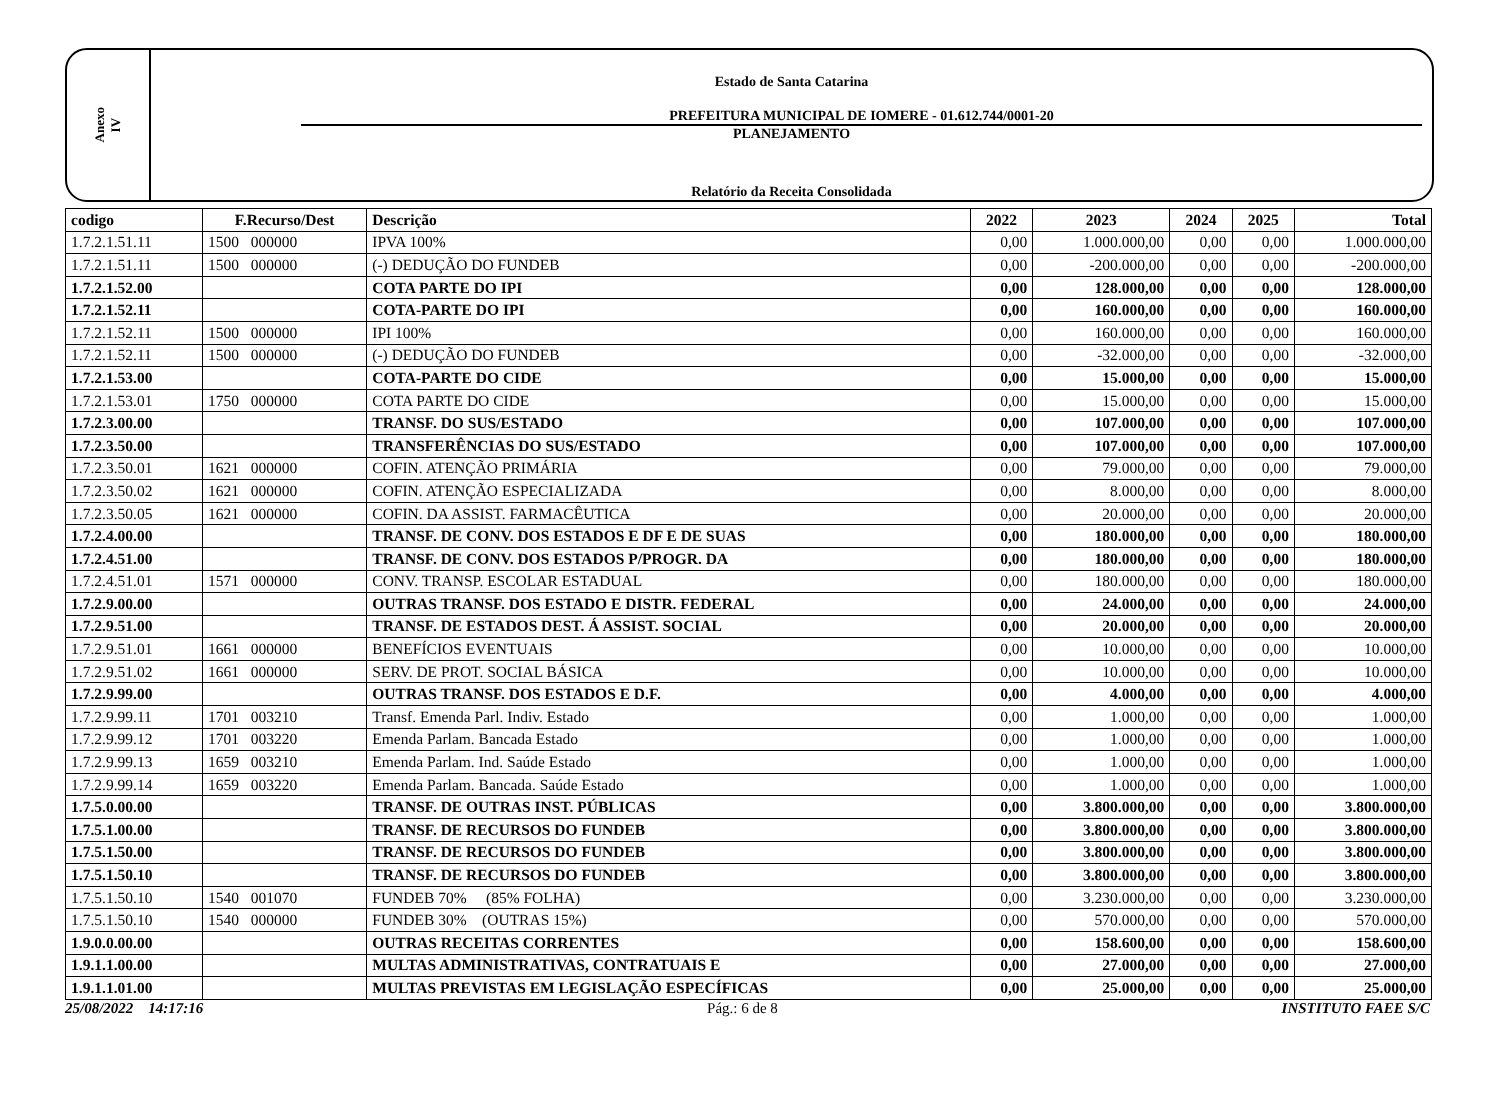Anexo
IV
Estado de Santa Catarina
PREFEITURA MUNICIPAL DE IOMERE - 01.612.744/0001-20
PLANEJAMENTO
Relatório da Receita Consolidada
| codigo | F.Recurso/Dest | Descrição | 2022 | 2023 | 2024 | 2025 | Total |
| --- | --- | --- | --- | --- | --- | --- | --- |
| 1.7.2.1.51.11 | 1500 000000 | IPVA 100% | 0,00 | 1.000.000,00 | 0,00 | 0,00 | 1.000.000,00 |
| 1.7.2.1.51.11 | 1500 000000 | (-) DEDUÇÃO DO FUNDEB | 0,00 | -200.000,00 | 0,00 | 0,00 | -200.000,00 |
| 1.7.2.1.52.00 | | COTA PARTE DO IPI | 0,00 | 128.000,00 | 0,00 | 0,00 | 128.000,00 |
| 1.7.2.1.52.11 | | COTA-PARTE DO IPI | 0,00 | 160.000,00 | 0,00 | 0,00 | 160.000,00 |
| 1.7.2.1.52.11 | 1500 000000 | IPI 100% | 0,00 | 160.000,00 | 0,00 | 0,00 | 160.000,00 |
| 1.7.2.1.52.11 | 1500 000000 | (-) DEDUÇÃO DO FUNDEB | 0,00 | -32.000,00 | 0,00 | 0,00 | -32.000,00 |
| 1.7.2.1.53.00 | | COTA-PARTE DO CIDE | 0,00 | 15.000,00 | 0,00 | 0,00 | 15.000,00 |
| 1.7.2.1.53.01 | 1750 000000 | COTA PARTE DO CIDE | 0,00 | 15.000,00 | 0,00 | 0,00 | 15.000,00 |
| 1.7.2.3.00.00 | | TRANSF. DO SUS/ESTADO | 0,00 | 107.000,00 | 0,00 | 0,00 | 107.000,00 |
| 1.7.2.3.50.00 | | TRANSFERÊNCIAS DO SUS/ESTADO | 0,00 | 107.000,00 | 0,00 | 0,00 | 107.000,00 |
| 1.7.2.3.50.01 | 1621 000000 | COFIN. ATENÇÃO PRIMÁRIA | 0,00 | 79.000,00 | 0,00 | 0,00 | 79.000,00 |
| 1.7.2.3.50.02 | 1621 000000 | COFIN. ATENÇÃO ESPECIALIZADA | 0,00 | 8.000,00 | 0,00 | 0,00 | 8.000,00 |
| 1.7.2.3.50.05 | 1621 000000 | COFIN. DA ASSIST. FARMACÊUTICA | 0,00 | 20.000,00 | 0,00 | 0,00 | 20.000,00 |
| 1.7.2.4.00.00 | | TRANSF. DE CONV. DOS ESTADOS E DF E DE SUAS | 0,00 | 180.000,00 | 0,00 | 0,00 | 180.000,00 |
| 1.7.2.4.51.00 | | TRANSF. DE CONV. DOS ESTADOS P/PROGR. DA | 0,00 | 180.000,00 | 0,00 | 0,00 | 180.000,00 |
| 1.7.2.4.51.01 | 1571 000000 | CONV. TRANSP. ESCOLAR ESTADUAL | 0,00 | 180.000,00 | 0,00 | 0,00 | 180.000,00 |
| 1.7.2.9.00.00 | | OUTRAS TRANSF. DOS ESTADO E DISTR. FEDERAL | 0,00 | 24.000,00 | 0,00 | 0,00 | 24.000,00 |
| 1.7.2.9.51.00 | | TRANSF. DE ESTADOS DEST. Á ASSIST. SOCIAL | 0,00 | 20.000,00 | 0,00 | 0,00 | 20.000,00 |
| 1.7.2.9.51.01 | 1661 000000 | BENEFÍCIOS EVENTUAIS | 0,00 | 10.000,00 | 0,00 | 0,00 | 10.000,00 |
| 1.7.2.9.51.02 | 1661 000000 | SERV. DE PROT. SOCIAL BÁSICA | 0,00 | 10.000,00 | 0,00 | 0,00 | 10.000,00 |
| 1.7.2.9.99.00 | | OUTRAS TRANSF. DOS ESTADOS E D.F. | 0,00 | 4.000,00 | 0,00 | 0,00 | 4.000,00 |
| 1.7.2.9.99.11 | 1701 003210 | Transf. Emenda Parl. Indiv. Estado | 0,00 | 1.000,00 | 0,00 | 0,00 | 1.000,00 |
| 1.7.2.9.99.12 | 1701 003220 | Emenda Parlam. Bancada Estado | 0,00 | 1.000,00 | 0,00 | 0,00 | 1.000,00 |
| 1.7.2.9.99.13 | 1659 003210 | Emenda Parlam. Ind. Saúde Estado | 0,00 | 1.000,00 | 0,00 | 0,00 | 1.000,00 |
| 1.7.2.9.99.14 | 1659 003220 | Emenda Parlam. Bancada. Saúde Estado | 0,00 | 1.000,00 | 0,00 | 0,00 | 1.000,00 |
| 1.7.5.0.00.00 | | TRANSF. DE OUTRAS INST. PÚBLICAS | 0,00 | 3.800.000,00 | 0,00 | 0,00 | 3.800.000,00 |
| 1.7.5.1.00.00 | | TRANSF. DE RECURSOS DO FUNDEB | 0,00 | 3.800.000,00 | 0,00 | 0,00 | 3.800.000,00 |
| 1.7.5.1.50.00 | | TRANSF. DE RECURSOS DO FUNDEB | 0,00 | 3.800.000,00 | 0,00 | 0,00 | 3.800.000,00 |
| 1.7.5.1.50.10 | | TRANSF. DE RECURSOS DO FUNDEB | 0,00 | 3.800.000,00 | 0,00 | 0,00 | 3.800.000,00 |
| 1.7.5.1.50.10 | 1540 001070 | FUNDEB 70% (85% FOLHA) | 0,00 | 3.230.000,00 | 0,00 | 0,00 | 3.230.000,00 |
| 1.7.5.1.50.10 | 1540 000000 | FUNDEB 30% (OUTRAS 15%) | 0,00 | 570.000,00 | 0,00 | 0,00 | 570.000,00 |
| 1.9.0.0.00.00 | | OUTRAS RECEITAS CORRENTES | 0,00 | 158.600,00 | 0,00 | 0,00 | 158.600,00 |
| 1.9.1.1.00.00 | | MULTAS ADMINISTRATIVAS, CONTRATUAIS E | 0,00 | 27.000,00 | 0,00 | 0,00 | 27.000,00 |
| 1.9.1.1.01.00 | | MULTAS PREVISTAS EM LEGISLAÇÃO ESPECÍFICAS | 0,00 | 25.000,00 | 0,00 | 0,00 | 25.000,00 |
25/08/2022 14:17:16 Pág.: 6 de 8 INSTITUTO FAEE S/C